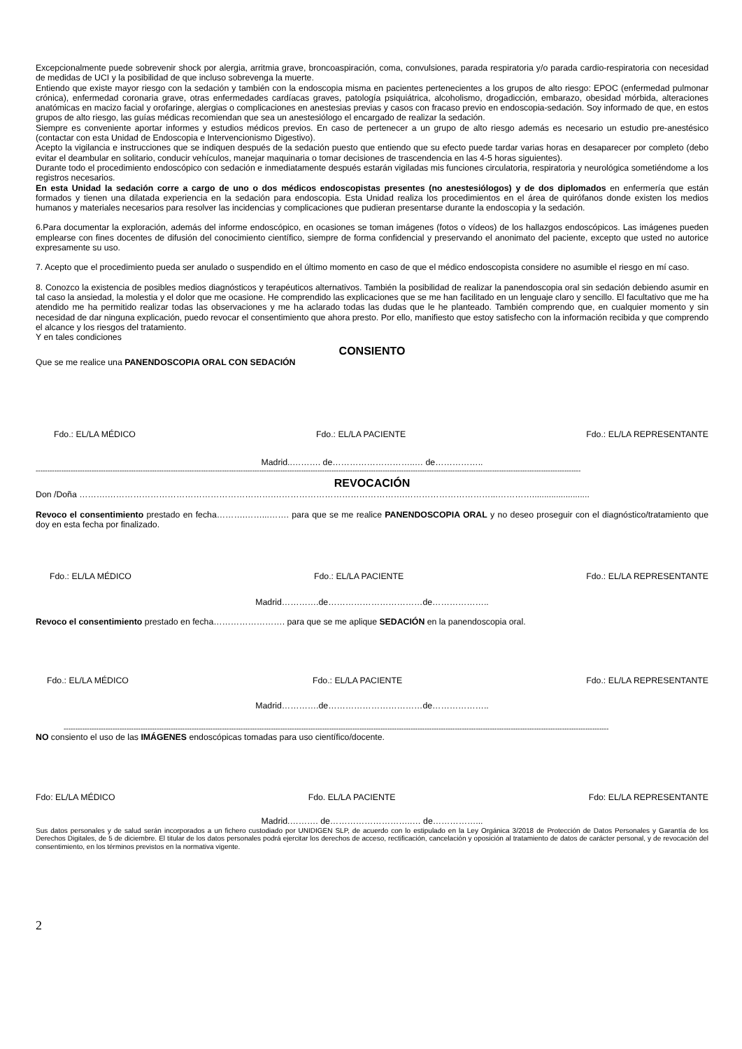Excepcionalmente puede sobrevenir shock por alergia, arritmia grave, broncoaspiración, coma, convulsiones, parada respiratoria y/o parada cardio-respiratoria con necesidad de medidas de UCI y la posibilidad de que incluso sobrevenga la muerte.
Entiendo que existe mayor riesgo con la sedación y también con la endoscopia misma en pacientes pertenecientes a los grupos de alto riesgo: EPOC (enfermedad pulmonar crónica), enfermedad coronaria grave, otras enfermedades cardíacas graves, patología psiquiátrica, alcoholismo, drogadicción, embarazo, obesidad mórbida, alteraciones anatómicas en macizo facial y orofaringe, alergias o complicaciones en anestesias previas y casos con fracaso previo en endoscopia-sedación. Soy informado de que, en estos grupos de alto riesgo, las guías médicas recomiendan que sea un anestesiólogo el encargado de realizar la sedación.
Siempre es conveniente aportar informes y estudios médicos previos. En caso de pertenecer a un grupo de alto riesgo además es necesario un estudio pre-anestésico (contactar con esta Unidad de Endoscopia e Intervencionismo Digestivo).
Acepto la vigilancia e instrucciones que se indiquen después de la sedación puesto que entiendo que su efecto puede tardar varias horas en desaparecer por completo (debo evitar el deambular en solitario, conducir vehículos, manejar maquinaria o tomar decisiones de trascendencia en las 4-5 horas siguientes).
Durante todo el procedimiento endoscópico con sedación e inmediatamente después estarán vigiladas mis funciones circulatoria, respiratoria y neurológica sometiéndome a los registros necesarios.
En esta Unidad la sedación corre a cargo de uno o dos médicos endoscopistas presentes (no anestesiólogos) y de dos diplomados en enfermería que están formados y tienen una dilatada experiencia en la sedación para endoscopia. Esta Unidad realiza los procedimientos en el área de quirófanos donde existen los medios humanos y materiales necesarios para resolver las incidencias y complicaciones que pudieran presentarse durante la endoscopia y la sedación.
6.Para documentar la exploración, además del informe endoscópico, en ocasiones se toman imágenes (fotos o vídeos) de los hallazgos endoscópicos. Las imágenes pueden emplearse con fines docentes de difusión del conocimiento científico, siempre de forma confidencial y preservando el anonimato del paciente, excepto que usted no autorice expresamente su uso.
7. Acepto que el procedimiento pueda ser anulado o suspendido en el último momento en caso de que el médico endoscopista considere no asumible el riesgo en mí caso.
8. Conozco la existencia de posibles medios diagnósticos y terapéuticos alternativos. También la posibilidad de realizar la panendoscopia oral sin sedación debiendo asumir en tal caso la ansiedad, la molestia y el dolor que me ocasione. He comprendido las explicaciones que se me han facilitado en un lenguaje claro y sencillo. El facultativo que me ha atendido me ha permitido realizar todas las observaciones y me ha aclarado todas las dudas que le he planteado. También comprendo que, en cualquier momento y sin necesidad de dar ninguna explicación, puedo revocar el consentimiento que ahora presto. Por ello, manifiesto que estoy satisfecho con la información recibida y que comprendo el alcance y los riesgos del tratamiento.
Y en tales condiciones
CONSIENTO
Que se me realice una PANENDOSCOPIA ORAL CON SEDACIÓN
Fdo.: EL/LA MÉDICO Fdo.: EL/LA PACIENTE Fdo.: EL/LA REPRESENTANTE
Madrid..………. de………………………..… de……………..
------------------------------------------------------------------------------------------------------------------------------------------------------------------------------------------------------------------------------------------
REVOCACIÓN
Don /Doña ……….………………………………………………….……………………………………….…………………………...…………........................
Revoco el consentimiento prestado en fecha……….……...……. para que se me realice PANENDOSCOPIA ORAL y no deseo proseguir con el diagnóstico/tratamiento que doy en esta fecha por finalizado.
Fdo.: EL/LA MÉDICO Fdo.: EL/LA PACIENTE Fdo.: EL/LA REPRESENTANTE
Madrid………….de……………………………de………………..
Revoco el consentimiento prestado en fecha……………………. para que se me aplique SEDACIÓN en la panendoscopia oral.
Fdo.: EL/LA MÉDICO Fdo.: EL/LA PACIENTE Fdo.: EL/LA REPRESENTANTE
Madrid………….de……………………………de………………..
------------------------------------------------------------------------------------------------------------------------------------------------------------------------------------------------------------------------------------------
NO consiento el uso de las IMÁGENES endoscópicas tomadas para uso científico/docente.
Fdo: EL/LA MÉDICO Fdo. EL/LA PACIENTE Fdo: EL/LA REPRESENTANTE
Madrid.………. de………………………..… de……………...
Sus datos personales y de salud serán incorporados a un fichero custodiado por UNIDIGEN SLP, de acuerdo con lo estipulado en la Ley Orgánica 3/2018 de Protección de Datos Personales y Garantía de los Derechos Digitales, de 5 de diciembre. El titular de los datos personales podrá ejercitar los derechos de acceso, rectificación, cancelación y oposición al tratamiento de datos de carácter personal, y de revocación del consentimiento, en los términos previstos en la normativa vigente.
2